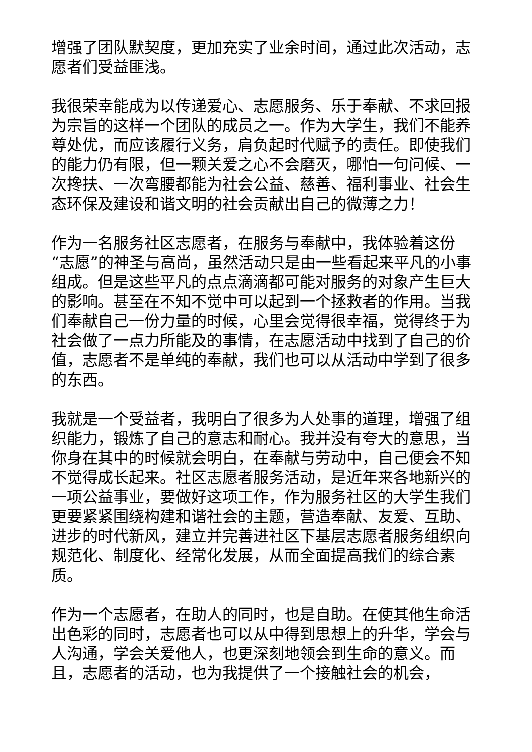增强了团队默契度，更加充实了业余时间，通过此次活动，志愿者们受益匪浅。
我很荣幸能成为以传递爱心、志愿服务、乐于奉献、不求回报为宗旨的这样一个团队的成员之一。作为大学生，我们不能养尊处优，而应该履行义务，肩负起时代赋予的责任。即使我们的能力仍有限，但一颗关爱之心不会磨灭，哪怕一句问候、一次搀扶、一次弯腰都能为社会公益、慈善、福利事业、社会生态环保及建设和谐文明的社会贡献出自己的微薄之力！
作为一名服务社区志愿者，在服务与奉献中，我体验着这份“志愿”的神圣与高尚，虽然活动只是由一些看起来平凡的小事组成。但是这些平凡的点点滴滴都可能对服务的对象产生巨大的影响。甚至在不知不觉中可以起到一个拯救者的作用。当我们奉献自己一份力量的时候，心里会觉得很幸福，觉得终于为社会做了一点力所能及的事情，在志愿活动中找到了自己的价值，志愿者不是单纯的奉献，我们也可以从活动中学到了很多的东西。
我就是一个受益者，我明白了很多为人处事的道理，增强了组织能力，锻炼了自己的意志和耐心。我并没有夸大的意思，当你身在其中的时候就会明白，在奉献与劳动中，自己便会不知不觉得成长起来。社区志愿者服务活动，是近年来各地新兴的一项公益事业，要做好这项工作，作为服务社区的大学生我们更要紧紧围绕构建和谐社会的主题，营造奉献、友爱、互助、进步的时代新风，建立并完善进社区下基层志愿者服务组织向规范化、制度化、经常化发展，从而全面提高我们的综合素质。
作为一个志愿者，在助人的同时，也是自助。在使其他生命活出色彩的同时，志愿者也可以从中得到思想上的升华，学会与人沟通，学会关爱他人，也更深刻地领会到生命的意义。而且，志愿者的活动，也为我提供了一个接触社会的机会，